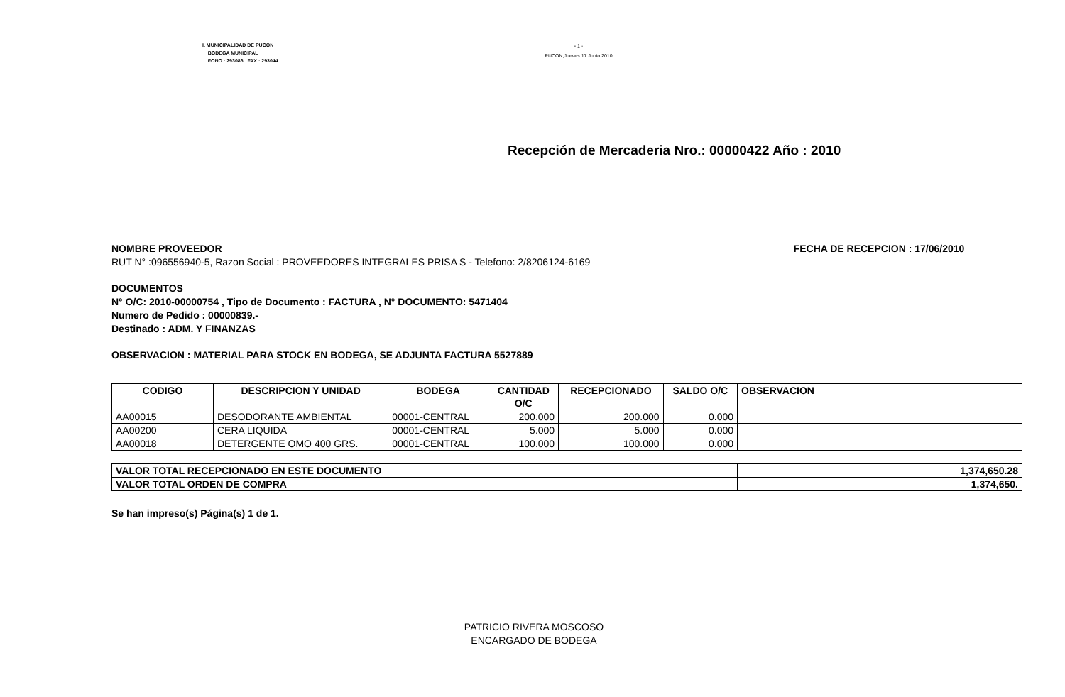I. MUNICIPALIDAD DE PUCON
BODEGA MUNICIPAL
FONO : 293086 FAX : 293044
- 1 -
PUCON,Jueves 17 Junio 2010
Recepción de Mercaderia Nro.: 00000422 Año : 2010
NOMBRE PROVEEDOR FECHA DE RECEPCION : 17/06/2010
RUT N° :096556940-5, Razon Social : PROVEEDORES INTEGRALES PRISA S - Telefono: 2/8206124-6169
DOCUMENTOS
N° O/C: 2010-00000754 , Tipo de Documento : FACTURA , N° DOCUMENTO: 5471404
Numero de Pedido : 00000839.-
Destinado : ADM. Y FINANZAS
OBSERVACION : MATERIAL PARA STOCK EN BODEGA, SE ADJUNTA FACTURA 5527889
| CODIGO | DESCRIPCION Y UNIDAD | BODEGA | CANTIDAD O/C | RECEPCIONADO | SALDO O/C | OBSERVACION |
| --- | --- | --- | --- | --- | --- | --- |
| AA00015 | DESODORANTE AMBIENTAL | 00001-CENTRAL | 200.000 | 200.000 | 0.000 | |
| AA00200 | CERA LIQUIDA | 00001-CENTRAL | 5.000 | 5.000 | 0.000 | |
| AA00018 | DETERGENTE OMO 400 GRS. | 00001-CENTRAL | 100.000 | 100.000 | 0.000 | |
| VALOR TOTAL RECEPCIONADO EN ESTE DOCUMENTO | 1,374,650.28 |
| VALOR TOTAL ORDEN DE COMPRA | 1,374,650. |
Se han impreso(s) Página(s) 1 de 1.
PATRICIO RIVERA MOSCOSO
ENCARGADO DE BODEGA